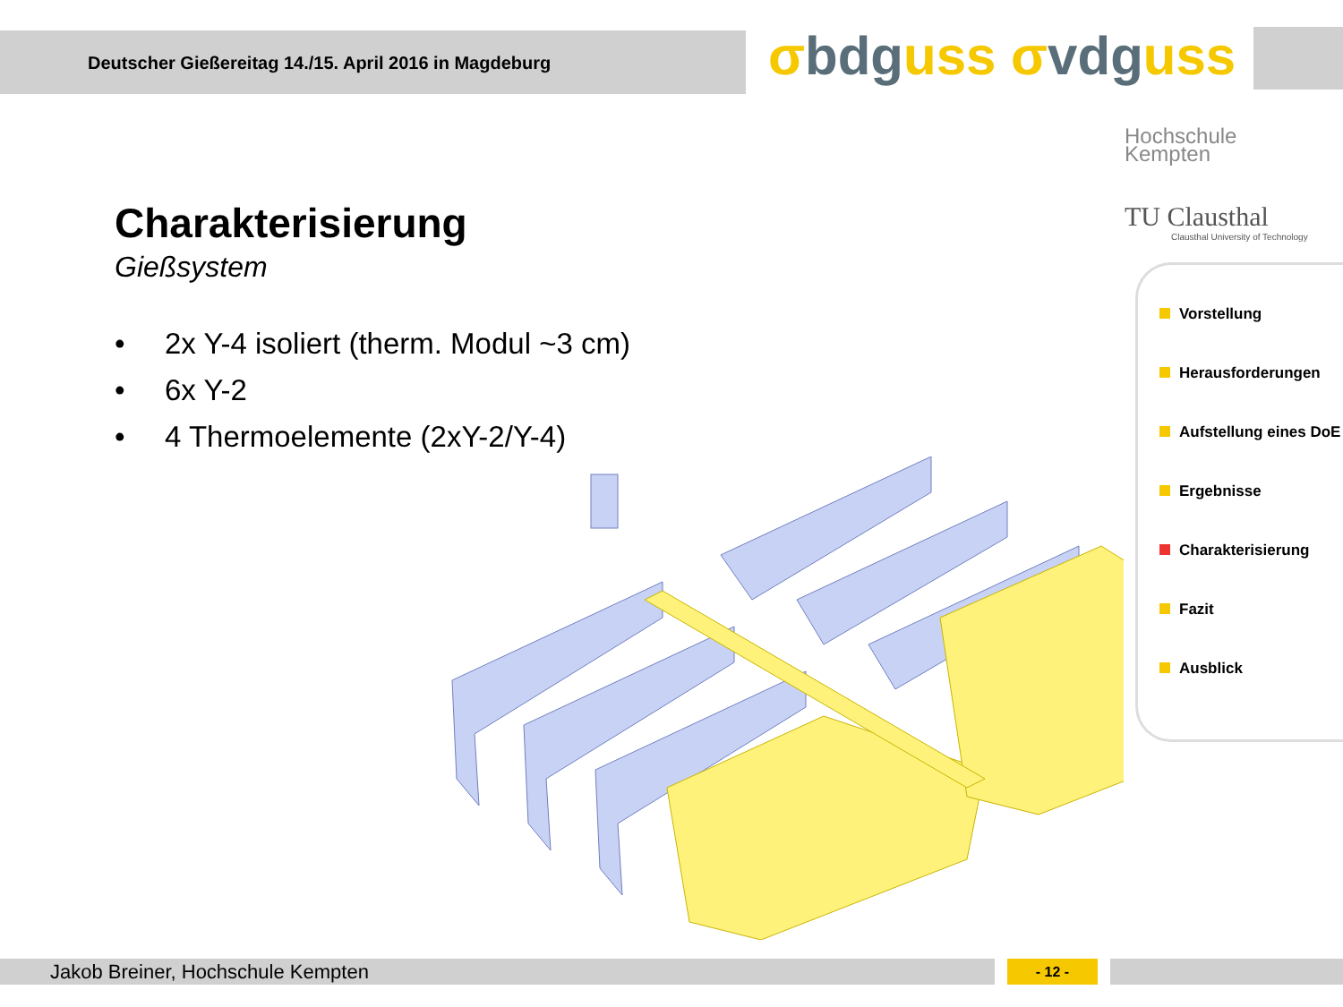Deutscher Gießereitag 14./15. April 2016 in Magdeburg σbdguss σvdguss
Hochschule
Kempten
TU Clausthal
Clausthal University of Technology
Charakterisierung
Gießsystem
• 2x Y-4 isoliert (therm. Modul ~3 cm)
• 6x Y-2
• 4 Thermoelemente (2xY-2/Y-4)
Vorstellung
Herausforderungen
Aufstellung eines DoE
Ergebnisse
Charakterisierung
Fazit
Ausblick
Jakob Breiner, Hochschule Kempten - 12 -